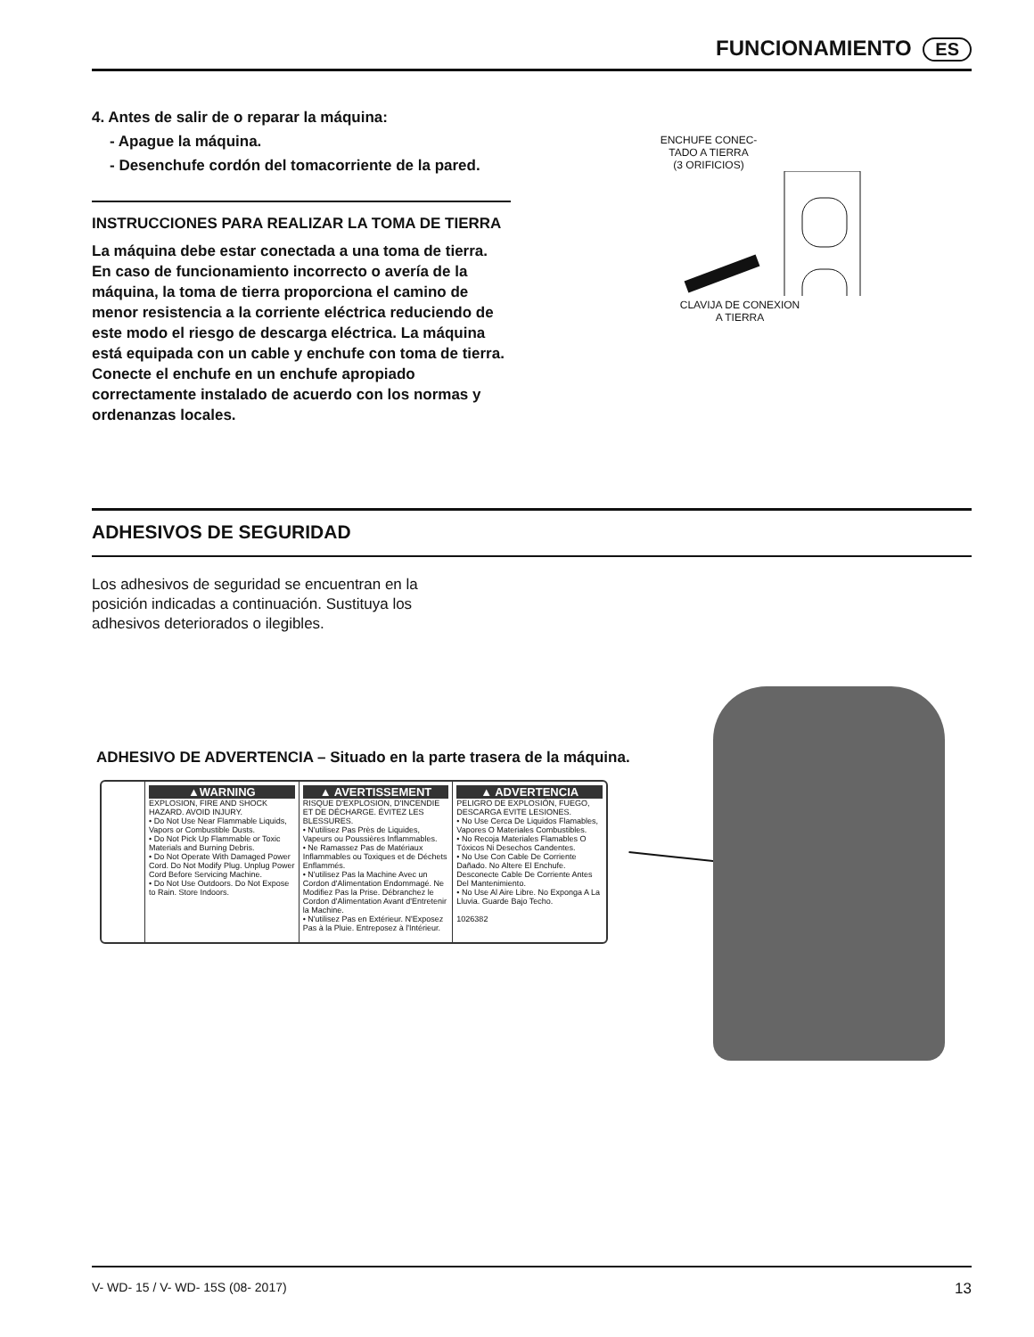FUNCIONAMIENTO ES
4. Antes de salir de o reparar la máquina:
- Apague la máquina.
- Desenchufe cordón del tomacorriente de la pared.
INSTRUCCIONES PARA REALIZAR LA TOMA DE TIERRA
La máquina debe estar conectada a una toma de tierra. En caso de funcionamiento incorrecto o avería de la máquina, la toma de tierra proporciona el camino de menor resistencia a la corriente eléctrica reduciendo de este modo el riesgo de descarga eléctrica. La máquina está equipada con un cable y enchufe con toma de tierra. Conecte el enchufe en un enchufe apropiado correctamente instalado de acuerdo con los normas y ordenanzas locales.
ENCHUFE CONEC-
TADO A TIERRA
(3 ORIFICIOS)
CLAVIJA DE CONEXION
A TIERRA
ADHESIVOS DE SEGURIDAD
Los adhesivos de seguridad se encuentran en la posición indicadas a continuación. Sustituya los adhesivos deteriorados o ilegibles.
ADHESIVO DE ADVERTENCIA – Situado en la parte trasera de la máquina.
▲WARNING
EXPLOSION, FIRE AND SHOCK HAZARD. AVOID INJURY.
• Do Not Use Near Flammable Liquids, Vapors or Combustible Dusts.
• Do Not Pick Up Flammable or Toxic Materials and Burning Debris.
• Do Not Operate With Damaged Power Cord. Do Not Modify Plug. Unplug Power Cord Before Servicing Machine.
• Do Not Use Outdoors. Do Not Expose to Rain. Store Indoors.
▲ AVERTISSEMENT
RISQUE D'EXPLOSION, D'INCENDIE ET DE DÉCHARGE. ÉVITEZ LES BLESSURES.
• N'utilisez Pas Près de Liquides, Vapeurs ou Poussières Inflammables.
• Ne Ramassez Pas de Matériaux Inflammables ou Toxiques et de Déchets Enflammés.
• N'utilisez Pas la Machine Avec un Cordon d'Alimentation Endommagé. Ne Modifiez Pas la Prise. Débranchez le Cordon d'Alimentation Avant d'Entretenir la Machine.
• N'utilisez Pas en Extérieur. N'Exposez Pas à la Pluie. Entreposez à l'Intérieur.
▲ ADVERTENCIA
PELIGRO DE EXPLOSIÓN, FUEGO, DESCARGA EVITE LESIONES.
• No Use Cerca De Liquidos Flamables, Vapores O Materiales Combustibles.
• No Recoja Materiales Flamables O Tóxicos Ni Desechos Candentes.
• No Use Con Cable De Corriente Dañado. No Altere El Enchufe. Desconecte Cable De Corriente Antes Del Mantenimiento.
• No Use Al Aire Libre. No Exponga A La Lluvia. Guarde Bajo Techo.
1026382
V- WD- 15 / V- WD- 15S (08- 2017) 13